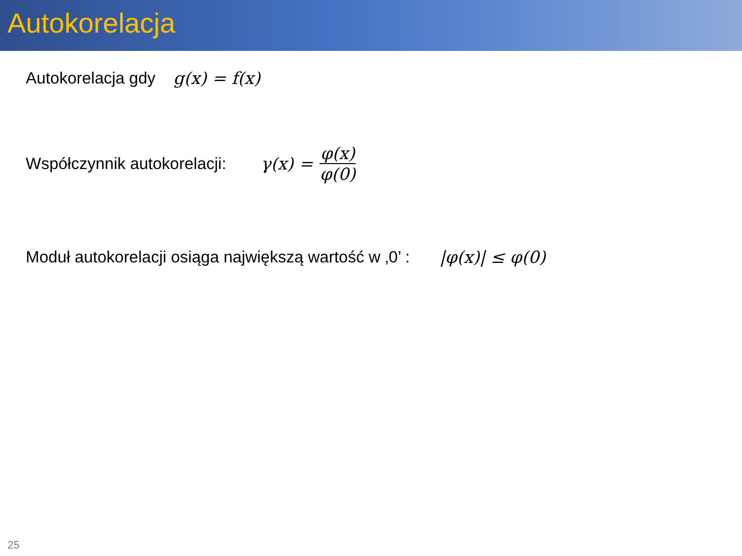Autokorelacja
Autokorelacja gdy g(x) = f(x)
Współczynnik autokorelacji: γ(x) = φ(x) φ(0)
Moduł autokorelacji osiąga największą wartość w ‚0’ : |φ(x)| ≤ φ(0)
25